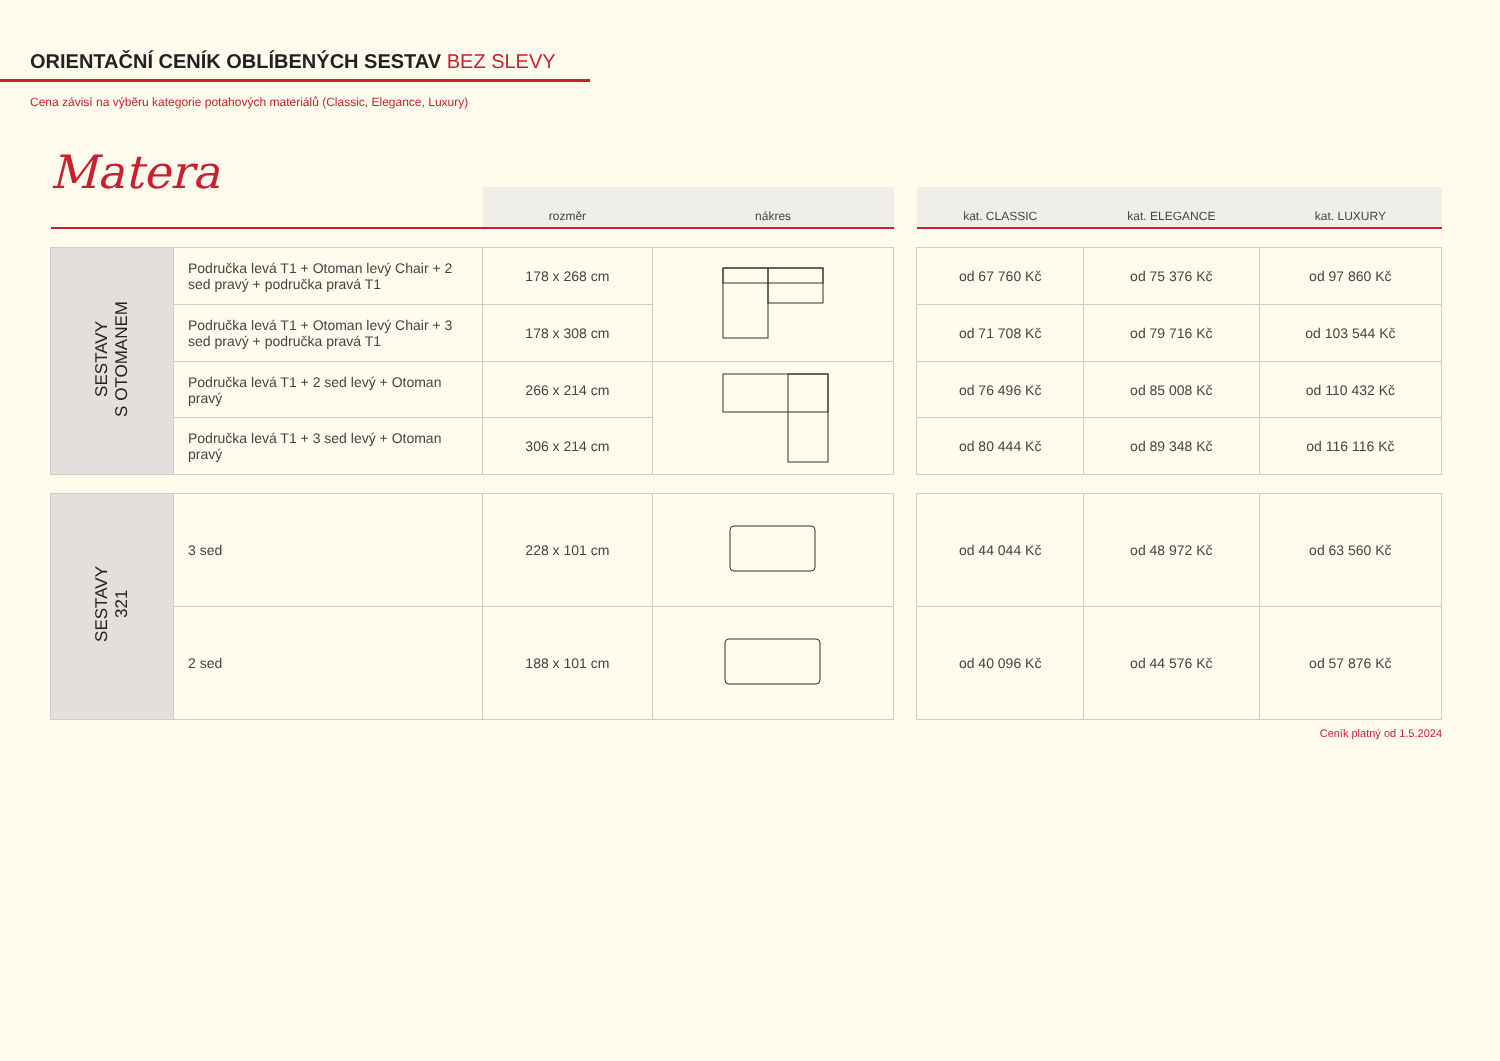ORIENTAČNÍ CENÍK OBLÍBENÝCH SESTAV BEZ SLEVY
Cena závisí na výběru kategorie potahových materiálů (Classic, Elegance, Luxury)
Matera
| | | rozměr | nákres | | kat. CLASSIC | kat. ELEGANCE | kat. LUXURY |
| --- | --- | --- | --- | --- | --- | --- | --- |
| SESTAVY S OTOMANEM | Područka levá T1 + Otoman levý Chair + 2 sed pravý + područka pravá T1 | 178 x 268 cm | | | od 67 760 Kč | od 75 376 Kč | od 97 860 Kč |
| | Područka levá T1 + Otoman levý Chair + 3 sed pravý + područka pravá T1 | 178 x 308 cm | | | od 71 708 Kč | od 79 716 Kč | od 103 544 Kč |
| | Područka levá T1 + 2 sed levý + Otoman pravý | 266 x 214 cm | | | od 76 496 Kč | od 85 008 Kč | od 110 432 Kč |
| | Područka levá T1 + 3 sed levý + Otoman pravý | 306 x 214 cm | | | od 80 444 Kč | od 89 348 Kč | od 116 116 Kč |
| SESTAVY 321 | 3 sed | 228 x 101 cm | | | od 44 044 Kč | od 48 972 Kč | od 63 560 Kč |
| | 2 sed | 188 x 101 cm | | | od 40 096 Kč | od 44 576 Kč | od 57 876 Kč |
Ceník platný od 1.5.2024